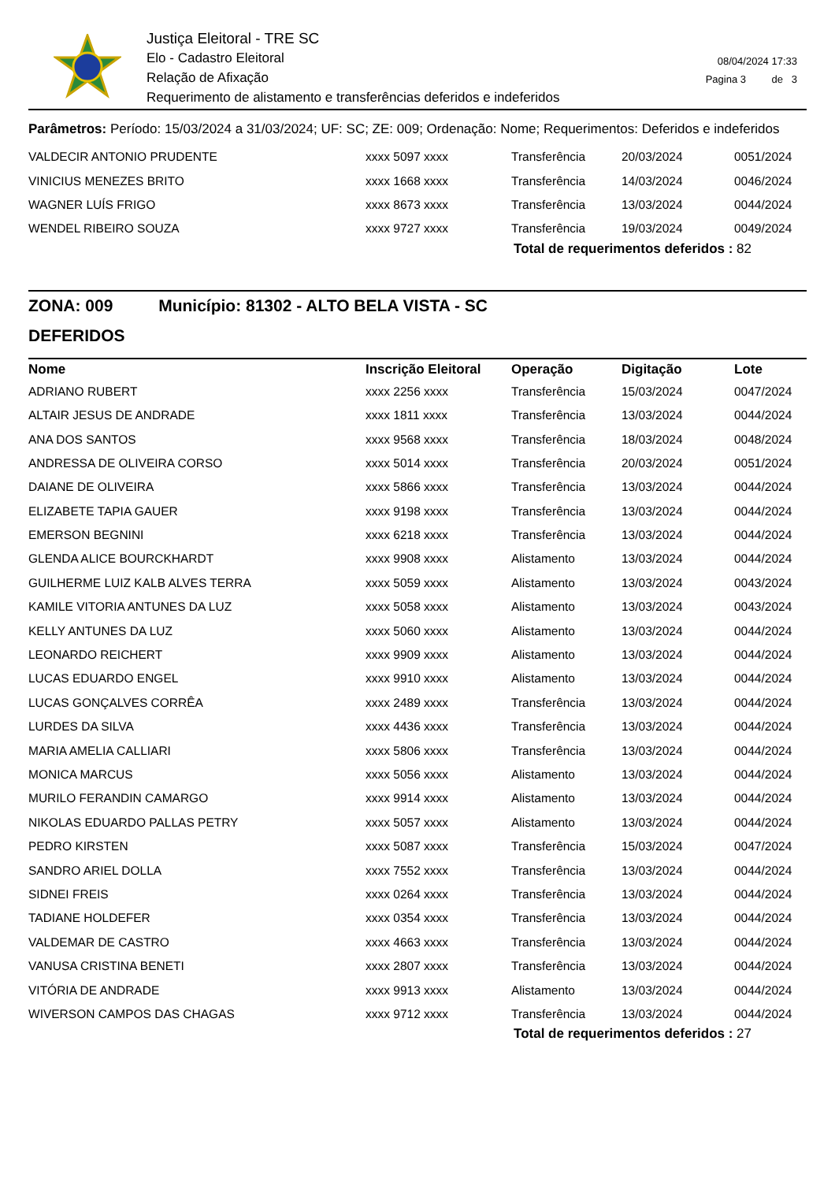Justiça Eleitoral - TRE SC
Elo - Cadastro Eleitoral
Relação de Afixação
Requerimento de alistamento e transferências deferidos e indeferidos
08/04/2024 17:33
Pagina 3 de 3
Parâmetros: Período: 15/03/2024 a 31/03/2024; UF: SC; ZE: 009; Ordenação: Nome; Requerimentos: Deferidos e indeferidos
| VALDECIR ANTONIO PRUDENTE | xxxx 5097 xxxx | Transferência | 20/03/2024 | 0051/2024 |
| VINICIUS MENEZES BRITO | xxxx 1668 xxxx | Transferência | 14/03/2024 | 0046/2024 |
| WAGNER LUÍS FRIGO | xxxx 8673 xxxx | Transferência | 13/03/2024 | 0044/2024 |
| WENDEL RIBEIRO SOUZA | xxxx 9727 xxxx | Transferência | 19/03/2024 | 0049/2024 |
Total de requerimentos deferidos : 82
ZONA: 009 Município: 81302 - ALTO BELA VISTA - SC
DEFERIDOS
| Nome | Inscrição Eleitoral | Operação | Digitação | Lote |
| --- | --- | --- | --- | --- |
| ADRIANO RUBERT | xxxx 2256 xxxx | Transferência | 15/03/2024 | 0047/2024 |
| ALTAIR JESUS DE ANDRADE | xxxx 1811 xxxx | Transferência | 13/03/2024 | 0044/2024 |
| ANA DOS SANTOS | xxxx 9568 xxxx | Transferência | 18/03/2024 | 0048/2024 |
| ANDRESSA DE OLIVEIRA CORSO | xxxx 5014 xxxx | Transferência | 20/03/2024 | 0051/2024 |
| DAIANE DE OLIVEIRA | xxxx 5866 xxxx | Transferência | 13/03/2024 | 0044/2024 |
| ELIZABETE TAPIA GAUER | xxxx 9198 xxxx | Transferência | 13/03/2024 | 0044/2024 |
| EMERSON BEGNINI | xxxx 6218 xxxx | Transferência | 13/03/2024 | 0044/2024 |
| GLENDA ALICE BOURCKHARDT | xxxx 9908 xxxx | Alistamento | 13/03/2024 | 0044/2024 |
| GUILHERME LUIZ KALB ALVES TERRA | xxxx 5059 xxxx | Alistamento | 13/03/2024 | 0043/2024 |
| KAMILE VITORIA ANTUNES DA LUZ | xxxx 5058 xxxx | Alistamento | 13/03/2024 | 0043/2024 |
| KELLY ANTUNES DA LUZ | xxxx 5060 xxxx | Alistamento | 13/03/2024 | 0044/2024 |
| LEONARDO REICHERT | xxxx 9909 xxxx | Alistamento | 13/03/2024 | 0044/2024 |
| LUCAS EDUARDO ENGEL | xxxx 9910 xxxx | Alistamento | 13/03/2024 | 0044/2024 |
| LUCAS GONÇALVES CORRÊA | xxxx 2489 xxxx | Transferência | 13/03/2024 | 0044/2024 |
| LURDES DA SILVA | xxxx 4436 xxxx | Transferência | 13/03/2024 | 0044/2024 |
| MARIA AMELIA CALLIARI | xxxx 5806 xxxx | Transferência | 13/03/2024 | 0044/2024 |
| MONICA MARCUS | xxxx 5056 xxxx | Alistamento | 13/03/2024 | 0044/2024 |
| MURILO FERANDIN CAMARGO | xxxx 9914 xxxx | Alistamento | 13/03/2024 | 0044/2024 |
| NIKOLAS EDUARDO PALLAS PETRY | xxxx 5057 xxxx | Alistamento | 13/03/2024 | 0044/2024 |
| PEDRO KIRSTEN | xxxx 5087 xxxx | Transferência | 15/03/2024 | 0047/2024 |
| SANDRO ARIEL DOLLA | xxxx 7552 xxxx | Transferência | 13/03/2024 | 0044/2024 |
| SIDNEI FREIS | xxxx 0264 xxxx | Transferência | 13/03/2024 | 0044/2024 |
| TADIANE HOLDEFER | xxxx 0354 xxxx | Transferência | 13/03/2024 | 0044/2024 |
| VALDEMAR DE CASTRO | xxxx 4663 xxxx | Transferência | 13/03/2024 | 0044/2024 |
| VANUSA CRISTINA BENETI | xxxx 2807 xxxx | Transferência | 13/03/2024 | 0044/2024 |
| VITÓRIA DE ANDRADE | xxxx 9913 xxxx | Alistamento | 13/03/2024 | 0044/2024 |
| WIVERSON CAMPOS DAS CHAGAS | xxxx 9712 xxxx | Transferência | 13/03/2024 | 0044/2024 |
Total de requerimentos deferidos : 27